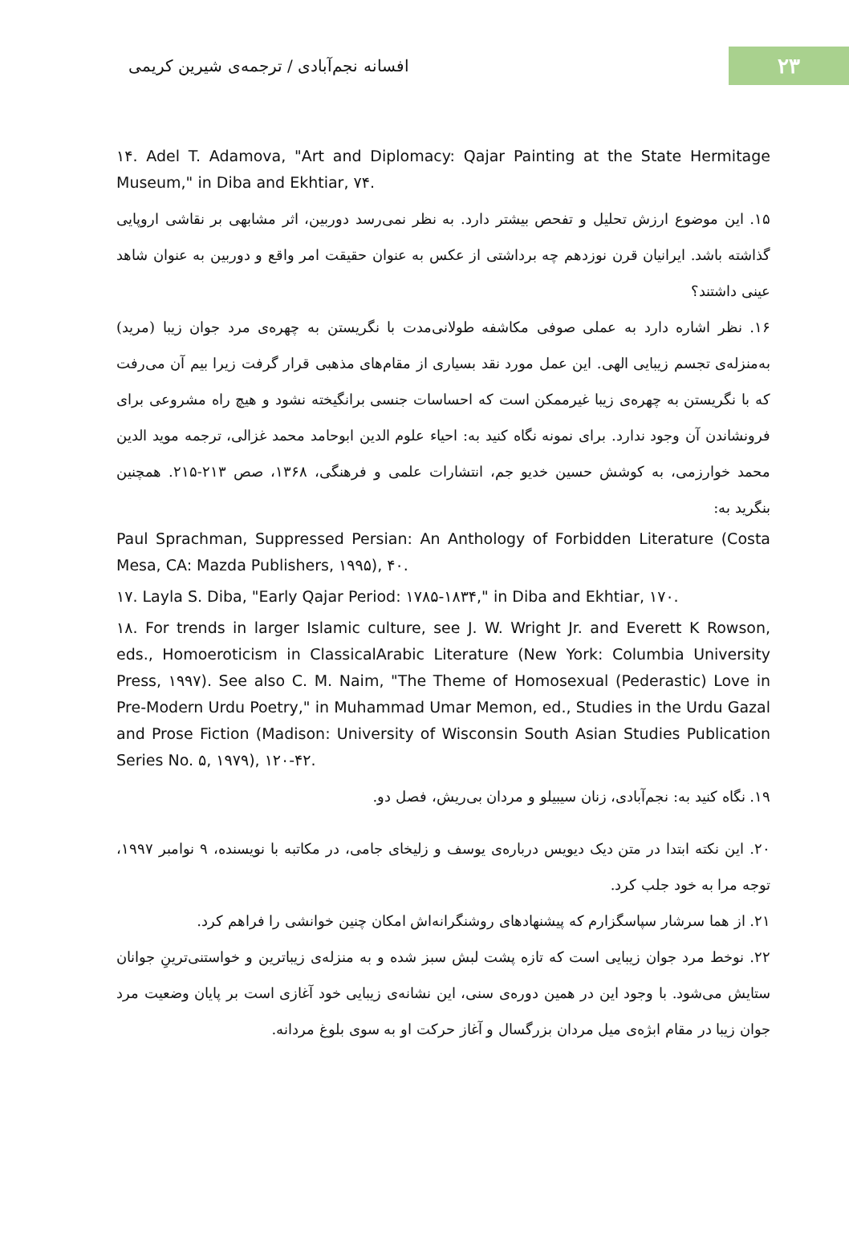افسانه نجم‌آبادی / ترجمه‌ی شیرین کریمی
۲۳
۱۴. Adel T. Adamova, "Art and Diplomacy: Qajar Painting at the State Hermitage Museum," in Diba and Ekhtiar, ۷۴.
۱۵. این موضوع ارزش تحلیل و تفحص بیشتر دارد. به نظر نمی‌رسد دوربین، اثر مشابهی بر نقاشی اروپایی گذاشته باشد. ایرانیان قرن نوزدهم چه برداشتی از عکس به عنوان حقیقت امر واقع و دوربین به عنوان شاهد عینی داشتند؟
۱۶. نظر اشاره دارد به عملی صوفی مکاشفه طولانی‌مدت با نگریستن به چهره‌ی مرد جوان زیبا (مرید) به‌منزله‌ی تجسم زیبایی الهی. این عمل مورد نقد بسیاری از مقام‌های مذهبی قرار گرفت زیرا بیم آن می‌رفت که با نگریستن به چهره‌ی زیبا غیرممکن است که احساسات جنسی برانگیخته نشود و هیچ راه مشروعی برای فرونشاندن آن وجود ندارد. برای نمونه نگاه کنید به: احیاء علوم الدین ابوحامد محمد غزالی، ترجمه موید الدین محمد خوارزمی، به کوشش حسین خدیو جم، انتشارات علمی و فرهنگی، ۱۳۶۸، صص ۲۱۳-۲۱۵. همچنین بنگرید به:
Paul Sprachman, Suppressed Persian: An Anthology of Forbidden Literature (Costa Mesa, CA: Mazda Publishers, ۱۹۹۵), ۴۰.
۱۷. Layla S. Diba, "Early Qajar Period: ۱۷۸۵-۱۸۳۴," in Diba and Ekhtiar, ۱۷۰.
۱۸. For trends in larger Islamic culture, see J. W. Wright Jr. and Everett K Rowson, eds., Homoeroticism in ClassicalArabic Literature (New York: Columbia University Press, ۱۹۹۷). See also C. M. Naim, "The Theme of Homosexual (Pederastic) Love in Pre-Modern Urdu Poetry," in Muhammad Umar Memon, ed., Studies in the Urdu Gazal and Prose Fiction (Madison: University of Wisconsin South Asian Studies Publication Series No. ۵, ۱۹۷۹), ۱۲۰-۴۲.
۱۹. نگاه کنید به: نجم‌آبادی، زنان سیبیلو و مردان بی‌ریش، فصل دو.
۲۰. این نکته ابتدا در متن دیک دیویس درباره‌ی یوسف و زلیخای جامی، در مکاتبه با نویسنده، ۹ نوامبر ۱۹۹۷، توجه مرا به خود جلب کرد.
۲۱. از هما سرشار سپاسگزارم که پیشنهادهای روشنگرانه‌اش امکان چنین خوانشی را فراهم کرد.
۲۲. نوخط مرد جوان زیبایی است که تازه پشت لبش سبز شده و به منزله‌ی زیباترین و خواستنی‌ترینِ جوانان ستایش می‌شود. با وجود این در همین دوره‌ی سنی، این نشانه‌ی زیبایی خود آغازی است بر پایان وضعیت مرد جوان زیبا در مقام ابژه‌ی میل مردان بزرگسال و آغاز حرکت او به سوی بلوغ مردانه.